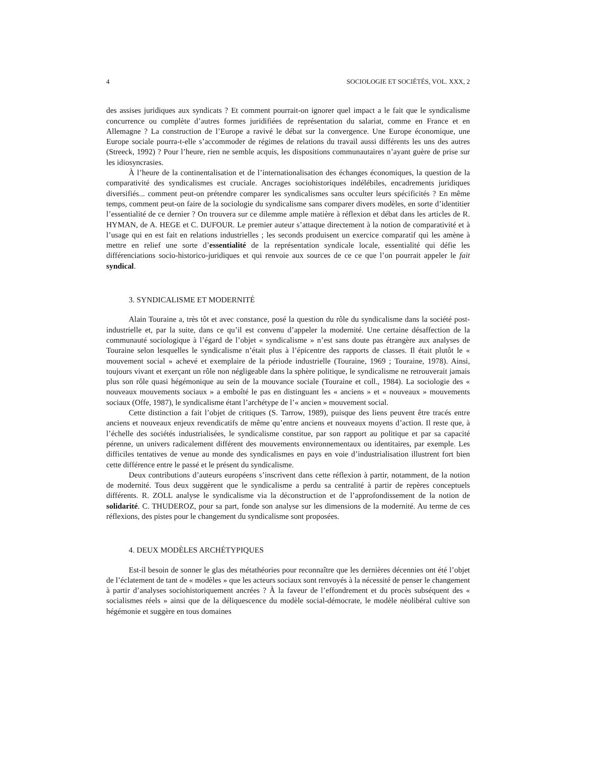4 SOCIOLOGIE ET SOCIÉTÉS, VOL. XXX, 2
des assises juridiques aux syndicats ? Et comment pourrait-on ignorer quel impact a le fait que le syndicalisme concurrence ou complète d’autres formes juridifiées de représentation du salariat, comme en France et en Allemagne ? La construction de l’Europe a ravivé le débat sur la convergence. Une Europe économique, une Europe sociale pourra-t-elle s’accommoder de régimes de relations du travail aussi différents les uns des autres (Streeck, 1992) ? Pour l’heure, rien ne semble acquis, les dispositions communautaires n’ayant guère de prise sur les idiosyncrasies.
À l’heure de la continentalisation et de l’internationalisation des échanges économiques, la question de la comparativité des syndicalismes est cruciale. Ancrages sociohistoriques indélébiles, encadrements juridiques diversifiés... comment peut-on prétendre comparer les syndicalismes sans occulter leurs spécificités ? En même temps, comment peut-on faire de la sociologie du syndicalisme sans comparer divers modèles, en sorte d’identitier l’essentialité de ce dernier ? On trouvera sur ce dilemme ample matière à réflexion et débat dans les articles de R. HYMAN, de A. HEGE et C. DUFOUR. Le premier auteur s’attaque directement à la notion de comparativité et à l’usage qui en est fait en relations industrielles ; les seconds produisent un exercice comparatif qui les amène à mettre en relief une sorte d’essentialité de la représentation syndicale locale, essentialité qui défie les différenciations socio-historico-juridiques et qui renvoie aux sources de ce ce que l’on pourrait appeler le fait syndical.
3. SYNDICALISME ET MODERNITÉ
Alain Touraine a, très tôt et avec constance, posé la question du rôle du syndicalisme dans la société post-industrielle et, par la suite, dans ce qu’il est convenu d’appeler la modernité. Une certaine désaffection de la communauté sociologique à l’égard de l’objet « syndicalisme » n’est sans doute pas étrangère aux analyses de Touraine selon lesquelles le syndicalisme n’était plus à l’épicentre des rapports de classes. Il était plutôt le « mouvement social » achevé et exemplaire de la période industrielle (Touraine, 1969 ; Touraine, 1978). Ainsi, toujours vivant et exerçant un rôle non négligeable dans la sphère politique, le syndicalisme ne retrouverait jamais plus son rôle quasi hégémonique au sein de la mouvance sociale (Touraine et coll., 1984). La sociologie des « nouveaux mouvements sociaux » a emboîté le pas en distinguant les « anciens » et « nouveaux » mouvements sociaux (Offe, 1987), le syndicalisme étant l’archétype de l’« ancien » mouvement social.
Cette distinction a fait l’objet de critiques (S. Tarrow, 1989), puisque des liens peuvent être tracés entre anciens et nouveaux enjeux revendicatifs de même qu’entre anciens et nouveaux moyens d’action. Il reste que, à l’échelle des sociétés industrialisées, le syndicalisme constitue, par son rapport au politique et par sa capacité pérenne, un univers radicalement différent des mouvements environnementaux ou identitaires, par exemple. Les difficiles tentatives de venue au monde des syndicalismes en pays en voie d’industrialisation illustrent fort bien cette différence entre le passé et le présent du syndicalisme.
Deux contributions d’auteurs européens s’inscrivent dans cette réflexion à partir, notamment, de la notion de modernité. Tous deux suggèrent que le syndicalisme a perdu sa centralité à partir de repères conceptuels différents. R. ZOLL analyse le syndicalisme via la déconstruction et de l’approfondissement de la notion de solidarité. C. THUDEROZ, pour sa part, fonde son analyse sur les dimensions de la modernité. Au terme de ces réflexions, des pistes pour le changement du syndicalisme sont proposées.
4. DEUX MODÈLES ARCHÉTYPIQUES
Est-il besoin de sonner le glas des métathéories pour reconnaître que les dernières décennies ont été l’objet de l’éclatement de tant de « modèles » que les acteurs sociaux sont renvoyés à la nécessité de penser le changement à partir d’analyses sociohistoriquement ancrées ? À la faveur de l’effondrement et du procès subséquent des « socialismes réels » ainsi que de la déliquescence du modèle social-démocrate, le modèle néolibéral cultive son hégémonie et suggère en tous domaines